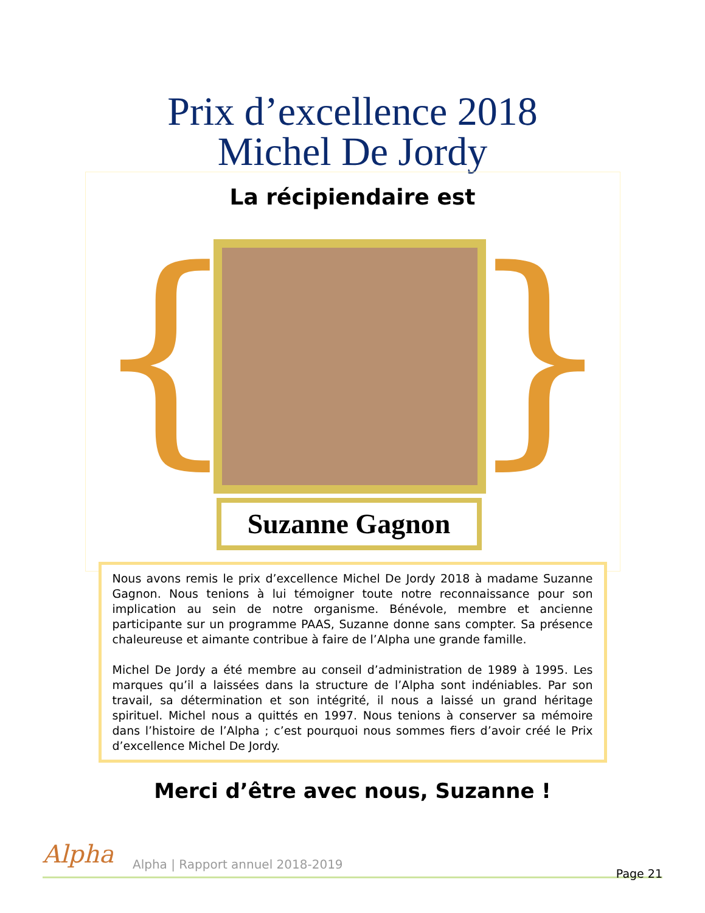Prix d’excellence 2018
Michel De Jordy
La récipiendaire est
{ } Suzanne Gagnon
Nous avons remis le prix d’excellence Michel De Jordy 2018 à madame Suzanne Gagnon. Nous tenions à lui témoigner toute notre reconnaissance pour son implication au sein de notre organisme. Bénévole, membre et ancienne participante sur un programme PAAS, Suzanne donne sans compter. Sa présence chaleureuse et aimante contribue à faire de l’Alpha une grande famille.
Michel De Jordy a été membre au conseil d’administration de 1989 à 1995. Les marques qu’il a laissées dans la structure de l’Alpha sont indéniables. Par son travail, sa détermination et son intégrité, il nous a laissé un grand héritage spirituel. Michel nous a quittés en 1997. Nous tenions à conserver sa mémoire dans l’histoire de l’Alpha ; c’est pourquoi nous sommes fiers d’avoir créé le Prix d’excellence Michel De Jordy.
Merci d’être avec nous, Suzanne !
Alpha
Alpha | Rapport annuel 2018-2019
Page 21